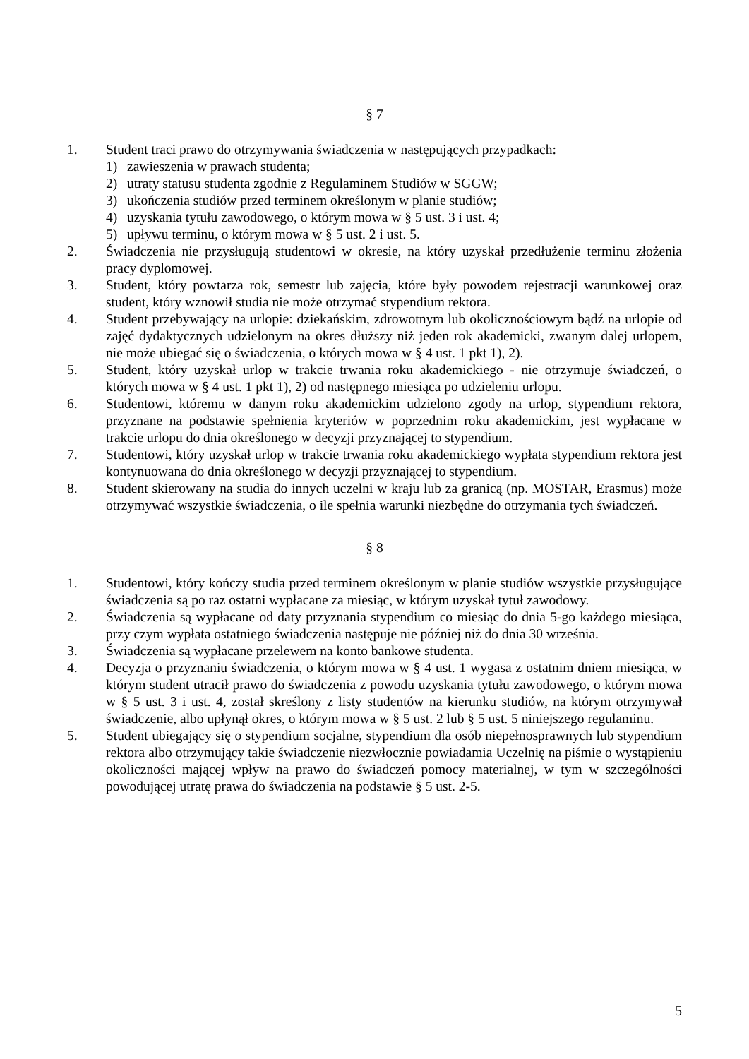§ 7
1. Student traci prawo do otrzymywania świadczenia w następujących przypadkach:
1) zawieszenia w prawach studenta;
2) utraty statusu studenta zgodnie z Regulaminem Studiów w SGGW;
3) ukończenia studiów przed terminem określonym w planie studiów;
4) uzyskania tytułu zawodowego, o którym mowa w § 5 ust. 3 i ust. 4;
5) upływu terminu, o którym mowa w § 5 ust. 2 i ust. 5.
2. Świadczenia nie przysługują studentowi w okresie, na który uzyskał przedłużenie terminu złożenia pracy dyplomowej.
3. Student, który powtarza rok, semestr lub zajęcia, które były powodem rejestracji warunkowej oraz student, który wznowił studia nie może otrzymać stypendium rektora.
4. Student przebywający na urlopie: dziekańskim, zdrowotnym lub okolicznościowym bądź na urlopie od zajęć dydaktycznych udzielonym na okres dłuższy niż jeden rok akademicki, zwanym dalej urlopem, nie może ubiegać się o świadczenia, o których mowa w § 4 ust. 1 pkt 1), 2).
5. Student, który uzyskał urlop w trakcie trwania roku akademickiego - nie otrzymuje świadczeń, o których mowa w § 4 ust. 1 pkt 1), 2) od następnego miesiąca po udzieleniu urlopu.
6. Studentowi, któremu w danym roku akademickim udzielono zgody na urlop, stypendium rektora, przyznane na podstawie spełnienia kryteriów w poprzednim roku akademickim, jest wypłacane w trakcie urlopu do dnia określonego w decyzji przyznającej to stypendium.
7. Studentowi, który uzyskał urlop w trakcie trwania roku akademickiego wypłata stypendium rektora jest kontynuowana do dnia określonego w decyzji przyznającej to stypendium.
8. Student skierowany na studia do innych uczelni w kraju lub za granicą (np. MOSTAR, Erasmus) może otrzymywać wszystkie świadczenia, o ile spełnia warunki niezbędne do otrzymania tych świadczeń.
§ 8
1. Studentowi, który kończy studia przed terminem określonym w planie studiów wszystkie przysługujące świadczenia są po raz ostatni wypłacane za miesiąc, w którym uzyskał tytuł zawodowy.
2. Świadczenia są wypłacane od daty przyznania stypendium co miesiąc do dnia 5-go każdego miesiąca, przy czym wypłata ostatniego świadczenia następuje nie później niż do dnia 30 września.
3. Świadczenia są wypłacane przelewem na konto bankowe studenta.
4. Decyzja o przyznaniu świadczenia, o którym mowa w § 4 ust. 1 wygasa z ostatnim dniem miesiąca, w którym student utracił prawo do świadczenia z powodu uzyskania tytułu zawodowego, o którym mowa w § 5 ust. 3 i ust. 4, został skreślony z listy studentów na kierunku studiów, na którym otrzymywał świadczenie, albo upłynął okres, o którym mowa w § 5 ust. 2 lub § 5 ust. 5 niniejszego regulaminu.
5. Student ubiegający się o stypendium socjalne, stypendium dla osób niepełnosprawnych lub stypendium rektora albo otrzymujący takie świadczenie niezwłocznie powiadamia Uczelnię na piśmie o wystąpieniu okoliczności mającej wpływ na prawo do świadczeń pomocy materialnej, w tym w szczególności powodującej utratę prawa do świadczenia na podstawie § 5 ust. 2-5.
5